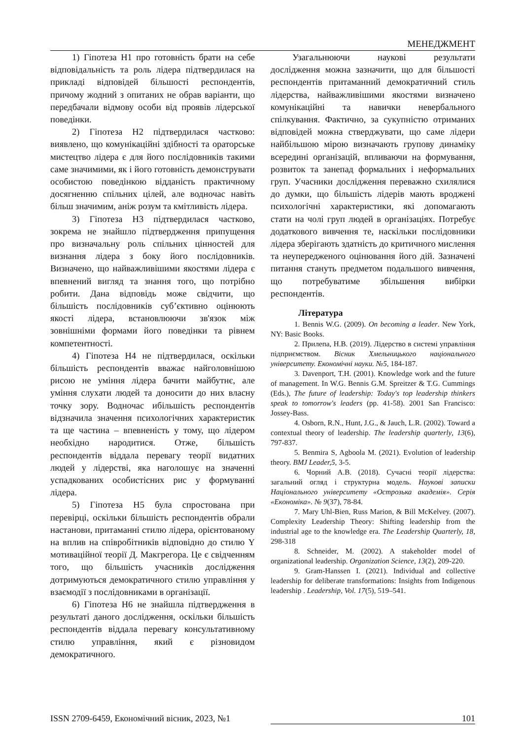МЕНЕДЖМЕНТ
1) Гіпотеза Н1 про готовність брати на себе відповідальність та роль лідера підтвердилася на прикладі відповідей більшості респондентів, причому жодний з опитаних не обрав варіанти, що передбачали відмову особи від проявів лідерської поведінки.
2) Гіпотеза Н2 підтвердилася частково: виявлено, що комунікаційні здібності та ораторське мистецтво лідера є для його послідовників такими саме значимими, як і його готовність демонструвати особистою поведінкою відданість практичному досягненню спільних цілей, але водночас навіть більш значимим, аніж розум та кмітливість лідера.
3) Гіпотеза Н3 підтвердилася частково, зокрема не знайшло підтвердження припущення про визначальну роль спільних цінностей для визнання лідера з боку його послідовників. Визначено, що найважливішими якостями лідера є впевнений вигляд та знання того, що потрібно робити. Дана відповідь може свідчити, що більшість послідовників суб’єктивно оцінюють якості лідера, встановлюючи зв'язок між зовнішніми формами його поведінки та рівнем компетентності.
4) Гіпотеза Н4 не підтвердилася, оскільки більшість респондентів вважає найголовнішою рисою не уміння лідера бачити майбутнє, але уміння слухати людей та доносити до них власну точку зору. Водночас ибільшість респондентів відзначила значення психологічних характеристик та ще частина – впевненість у тому, що лідером необхідно народитися. Отже, більшість респондентів віддала перевагу теорії видатних людей у лідерстві, яка наголошує на значенні успадкованих особистісних рис у формуванні лідера.
5) Гіпотеза Н5 була спростована при перевірці, оскільки більшість респондентів обрали настанови, притаманні стилю лідера, орієнтованому на вплив на співробітників відповідно до стилю Y мотиваційної теорії Д. Макгрегора. Це є свідченням того, що більшість учасників дослідження дотримуються демократичного стилю управління у взаємодії з послідовниками в організації.
6) Гіпотеза Н6 не знайшла підтвердження в результаті даного дослідження, оскільки більшість респондентів віддала перевагу консультативному стилю управління, який є різновидом демократичного.
Узагальнюючи наукові результати дослідження можна зазначити, що для більшості респондентів притаманний демократичний стиль лідерства, найважливішими якостями визначено комунікаційні та навички невербального спілкування. Фактично, за сукупністю отриманих відповідей можна стверджувати, що саме лідери найбільшою мірою визначають групову динаміку всередині організацій, впливаючи на формування, розвиток та занепад формальних і неформальних груп. Учасники дослідження переважно схилялися до думки, що більшість лідерів мають вроджені психологічні характеристики, які допомагають стати на чолі груп людей в організаціях. Потребує додаткового вивчення те, наскільки послідовники лідера зберігають здатність до критичного мислення та неупередженого оцінювання його дій. Зазначені питання стануть предметом подальшого вивчення, що потребуватиме збільшення вибірки респондентів.
Література
1. Bennis W.G. (2009). On becoming a leader. New York, NY: Basic Books.
2. Прилепа, Н.В. (2019). Лідерство в системі управління підприємством. Вісник Хмельницького національного університету. Економічні науки. №5, 184-187.
3. Davenport, T.H. (2001). Knowledge work and the future of management. In W.G. Bennis G.M. Spreitzer & T.G. Cummings (Eds.), The future of leadership: Today's top leadership thinkers speak to tomorrow's leaders (pp. 41-58). 2001 San Francisco: Jossey-Bass.
4. Osborn, R.N., Hunt, J.G., & Jauch, L.R. (2002). Toward a contextual theory of leadership. The leadership quarterly, 13(6), 797-837.
5. Benmira S, Agboola M. (2021). Evolution of leadership theory. BMJ Leader,5, 3-5.
6. Чорний А.В. (2018). Сучасні теорії лідерства: загальний огляд і структурна модель. Наукові записки Національного університету «Острозька академія». Серія «Економіка». № 9(37), 78-84.
7. Mary Uhl-Bien, Russ Marion, & Bill McKelvey. (2007). Complexity Leadership Theory: Shifting leadership from the industrial age to the knowledge era. The Leadership Quarterly, 18, 298-318
8. Schneider, M. (2002). A stakeholder model of organizational leadership. Organization Science, 13(2), 209-220.
9. Gram-Hanssen I. (2021). Individual and collective leadership for deliberate transformations: Insights from Indigenous leadership . Leadership, Vol. 17(5), 519–541.
ISSN 2709-6459, Економічний вісник, 2023, №1 101